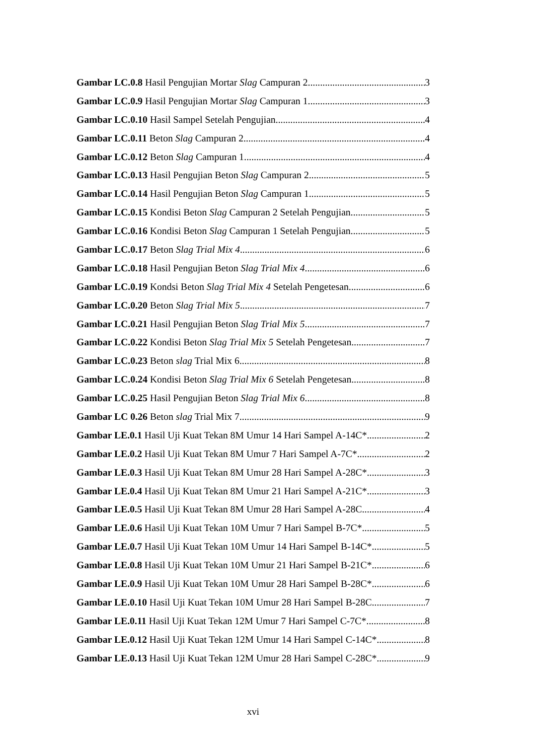Gambar LC.0.8 Hasil Pengujian Mortar Slag Campuran 2 3
Gambar LC.0.9 Hasil Pengujian Mortar Slag Campuran 1 3
Gambar LC.0.10 Hasil Sampel Setelah Pengujian 4
Gambar LC.0.11 Beton Slag Campuran 2 4
Gambar LC.0.12 Beton Slag Campuran 1 4
Gambar LC.0.13 Hasil Pengujian Beton Slag Campuran 2 5
Gambar LC.0.14 Hasil Pengujian Beton Slag Campuran 1 5
Gambar LC.0.15 Kondisi Beton Slag Campuran 2 Setelah Pengujian 5
Gambar LC.0.16 Kondisi Beton Slag Campuran 1 Setelah Pengujian 5
Gambar LC.0.17 Beton Slag Trial Mix 4 6
Gambar LC.0.18 Hasil Pengujian Beton Slag Trial Mix 4 6
Gambar LC.0.19 Kondsi Beton Slag Trial Mix 4 Setelah Pengetesan 6
Gambar LC.0.20 Beton Slag Trial Mix 5 7
Gambar LC.0.21 Hasil Pengujian Beton Slag Trial Mix 5 7
Gambar LC.0.22 Kondisi Beton Slag Trial Mix 5 Setelah Pengetesan 7
Gambar LC.0.23 Beton slag Trial Mix 6 8
Gambar LC.0.24 Kondisi Beton Slag Trial Mix 6 Setelah Pengetesan 8
Gambar LC.0.25 Hasil Pengujian Beton Slag Trial Mix 6 8
Gambar LC 0.26 Beton slag Trial Mix 7 9
Gambar LE.0.1 Hasil Uji Kuat Tekan 8M Umur 14 Hari Sampel A-14C* 2
Gambar LE.0.2 Hasil Uji Kuat Tekan 8M Umur 7 Hari Sampel A-7C* 2
Gambar LE.0.3 Hasil Uji Kuat Tekan 8M Umur 28 Hari Sampel A-28C* 3
Gambar LE.0.4 Hasil Uji Kuat Tekan 8M Umur 21 Hari Sampel A-21C* 3
Gambar LE.0.5 Hasil Uji Kuat Tekan 8M Umur 28 Hari Sampel A-28C 4
Gambar LE.0.6 Hasil Uji Kuat Tekan 10M Umur 7 Hari Sampel B-7C* 5
Gambar LE.0.7 Hasil Uji Kuat Tekan 10M Umur 14 Hari Sampel B-14C* 5
Gambar LE.0.8 Hasil Uji Kuat Tekan 10M Umur 21 Hari Sampel B-21C* 6
Gambar LE.0.9 Hasil Uji Kuat Tekan 10M Umur 28 Hari Sampel B-28C* 6
Gambar LE.0.10 Hasil Uji Kuat Tekan 10M Umur 28 Hari Sampel B-28C 7
Gambar LE.0.11 Hasil Uji Kuat Tekan 12M Umur 7 Hari Sampel C-7C* 8
Gambar LE.0.12 Hasil Uji Kuat Tekan 12M Umur 14 Hari Sampel C-14C* 8
Gambar LE.0.13 Hasil Uji Kuat Tekan 12M Umur 28 Hari Sampel C-28C* 9
xvi